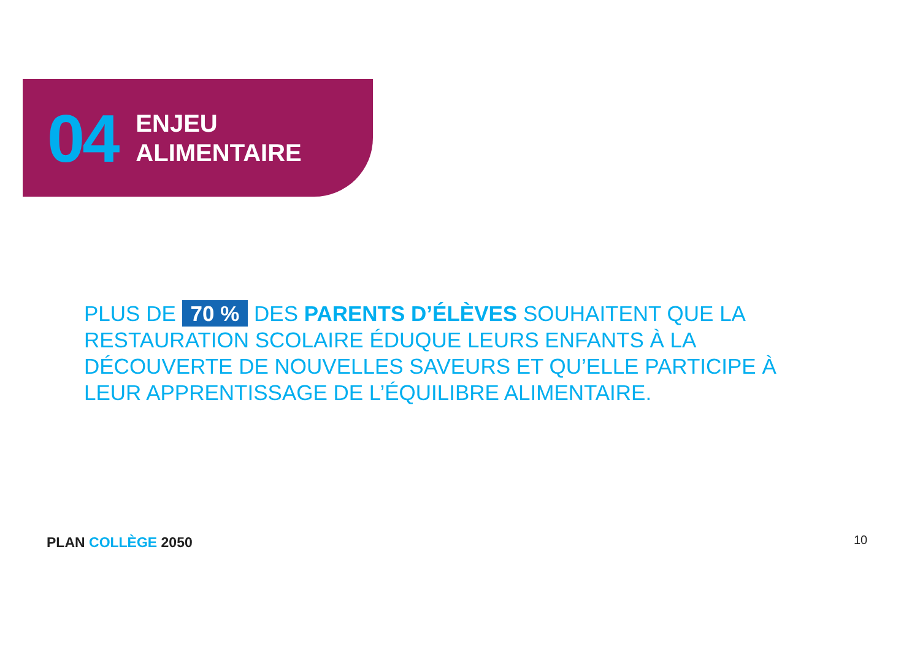04
ENJEU
ALIMENTAIRE
PLUS DE 70 % DES PARENTS D’ÉLÈVES SOUHAITENT QUE LA RESTAURATION SCOLAIRE ÉDUQUE LEURS ENFANTS À LA DÉCOUVERTE DE NOUVELLES SAVEURS ET QU’ELLE PARTICIPE À LEUR APPRENTISSAGE DE L’ÉQUILIBRE ALIMENTAIRE.
PLAN COLLÈGE 2050 10